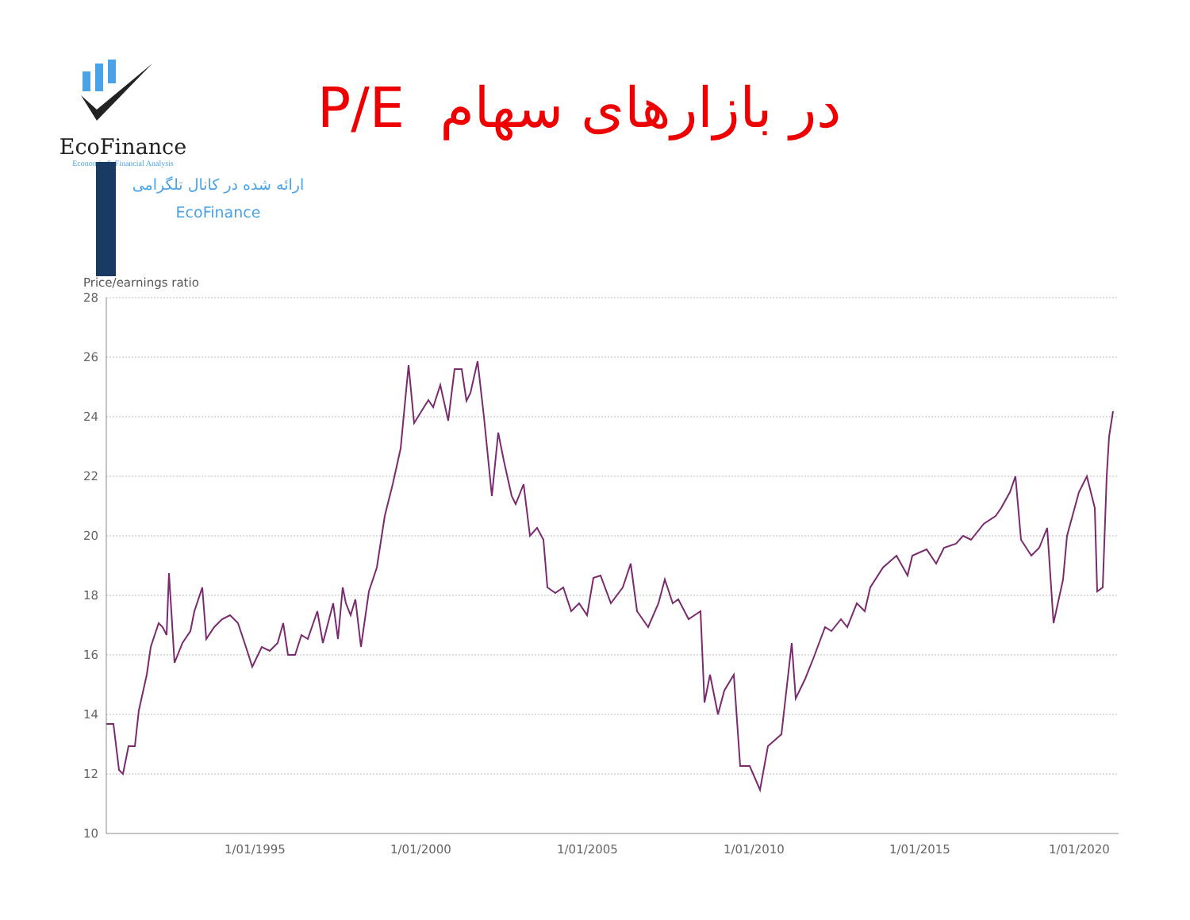EcoFinance
Economic & Financial Analysis
ارائه شده در کانال تلگرامی
EcoFinance
P/E در بازارهای سهام
Price/earnings ratio
28
26
24
22
20
18
16
14
12
10
1/01/1995
1/01/2000
1/01/2005
1/01/2010
1/01/2015
1/01/2020